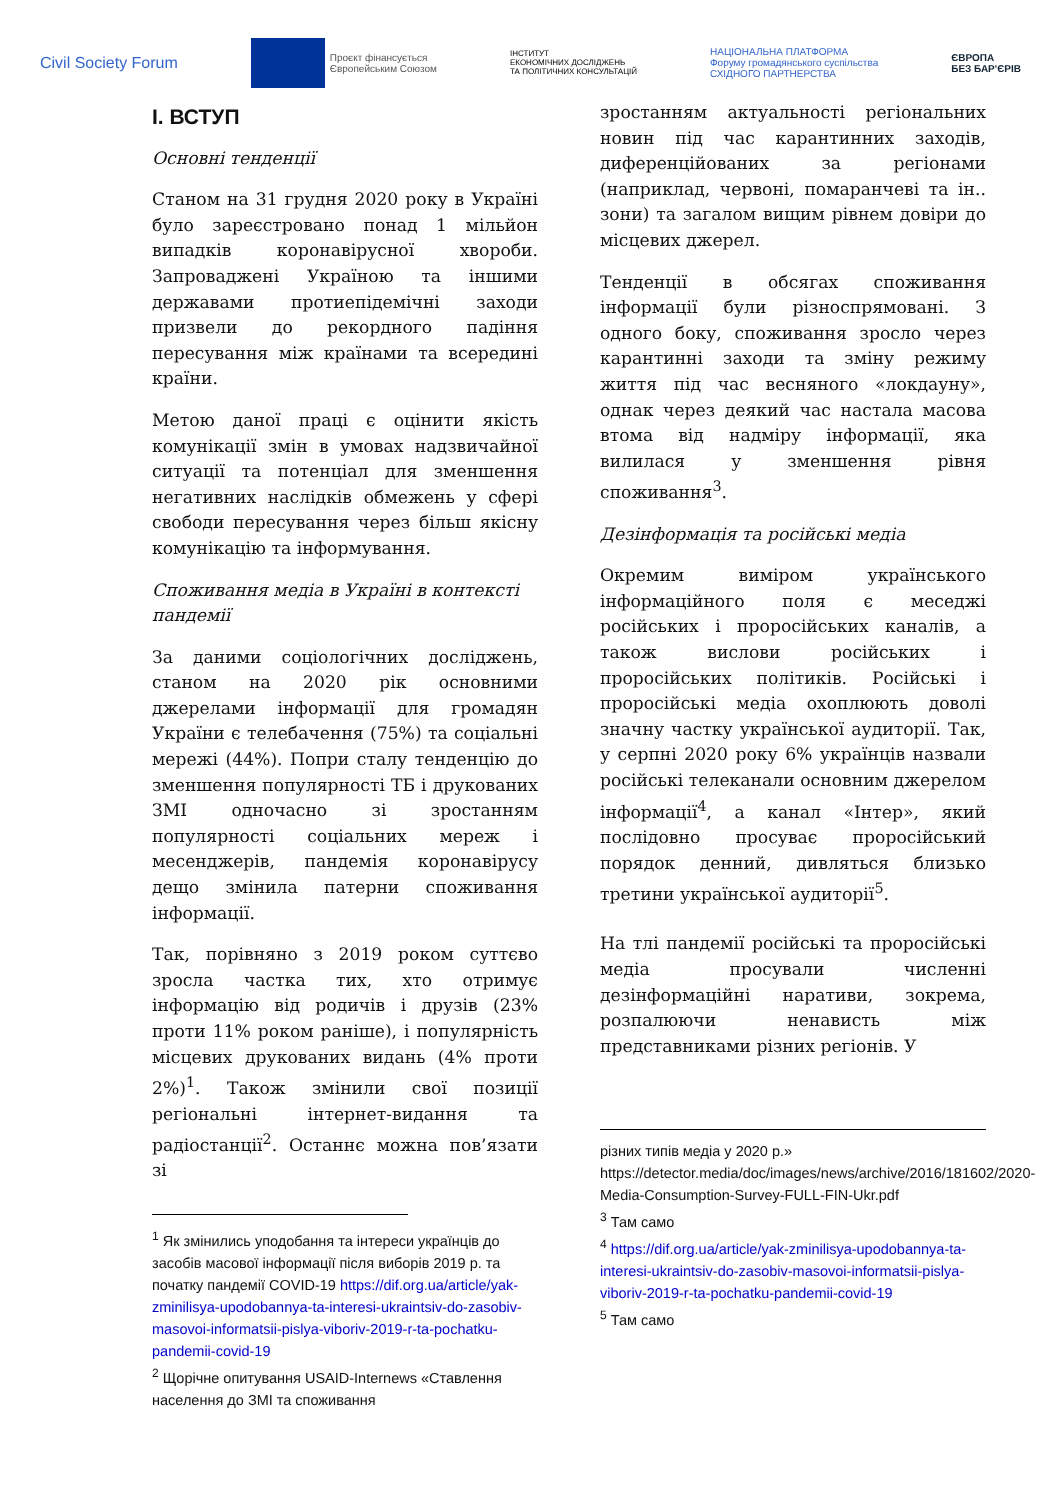Civil Society Forum
Проєкт фінансується
Європейським Союзом
ІНСТИТУТ
ЕКОНОМІЧНИХ ДОСЛІДЖЕНЬ
ТА ПОЛІТИЧНИХ КОНСУЛЬТАЦІЙ
НАЦІОНАЛЬНА ПЛАТФОРМА
Форуму громадянського суспільства
СХІДНОГО ПАРТНЕРСТВА
ЄВРОПА
БЕЗ БАР'ЄРІВ
I. ВСТУП
Основні тенденції
Станом на 31 грудня 2020 року в Україні було зареєстровано понад 1 мільйон випадків коронавірусної хвороби. Запроваджені Україною та іншими державами протиепідемічні заходи призвели до рекордного падіння пересування між країнами та всередині країни.
Метою даної праці є оцінити якість комунікації змін в умовах надзвичайної ситуації та потенціал для зменшення негативних наслідків обмежень у сфері свободи пересування через більш якісну комунікацію та інформування.
Споживання медіа в Україні в контексті пандемії
За даними соціологічних досліджень, станом на 2020 рік основними джерелами інформації для громадян України є телебачення (75%) та соціальні мережі (44%). Попри сталу тенденцію до зменшення популярності ТБ і друкованих ЗМІ одночасно зі зростанням популярності соціальних мереж і месенджерів, пандемія коронавірусу дещо змінила патерни споживання інформації.
Так, порівняно з 2019 роком суттєво зросла частка тих, хто отримує інформацію від родичів і друзів (23% проти 11% роком раніше), і популярність місцевих друкованих видань (4% проти 2%)<sup>1</sup>. Також змінили свої позиції регіональні інтернет-видання та радіостанції<sup>2</sup>. Останнє можна пов’язати зі
<sup>1</sup> Як змінились уподобання та інтереси українців до засобів масової інформації після виборів 2019 р. та початку пандемії COVID-19 https://dif.org.ua/article/yak-zminilisya-upodobannya-ta-interesi-ukraintsiv-do-zasobiv-masovoi-informatsii-pislya-viboriv-2019-r-ta-pochatku-pandemii-covid-19
<sup>2</sup> Щорічне опитування USAID-Internews «Ставлення населення до ЗМІ та споживання
зростанням актуальності регіональних новин під час карантинних заходів, диференційованих за регіонами (наприклад, червоні, помаранчеві та ін.. зони) та загалом вищим рівнем довіри до місцевих джерел.
Тенденції в обсягах споживання інформації були різноспрямовані. З одного боку, споживання зросло через карантинні заходи та зміну режиму життя під час весняного «локдауну», однак через деякий час настала масова втома від надміру інформації, яка вилилася у зменшення рівня споживання<sup>3</sup>.
Дезінформація та російські медіа
Окремим виміром українського інформаційного поля є меседжі російських і проросійських каналів, а також вислови російських і проросійських політиків. Російські і проросійські медіа охоплюють доволі значну частку української аудиторії. Так, у серпні 2020 року 6% українців назвали російські телеканали основним джерелом інформації<sup>4</sup>, а канал «Інтер», який послідовно просуває проросійський порядок денний, дивляться близько третини української аудиторії<sup>5</sup>.
На тлі пандемії російські та проросійські медіа просували численні дезінформаційні наративи, зокрема, розпалюючи ненависть між представниками різних регіонів. У
різних типів медіа у 2020 р.» https://detector.media/doc/images/news/archive/2016/181602/2020-Media-Consumption-Survey-FULL-FIN-Ukr.pdf
<sup>3</sup> Там само
<sup>4</sup> https://dif.org.ua/article/yak-zminilisya-upodobannya-ta-interesi-ukraintsiv-do-zasobiv-masovoi-informatsii-pislya-viboriv-2019-r-ta-pochatku-pandemii-covid-19
<sup>5</sup> Там само